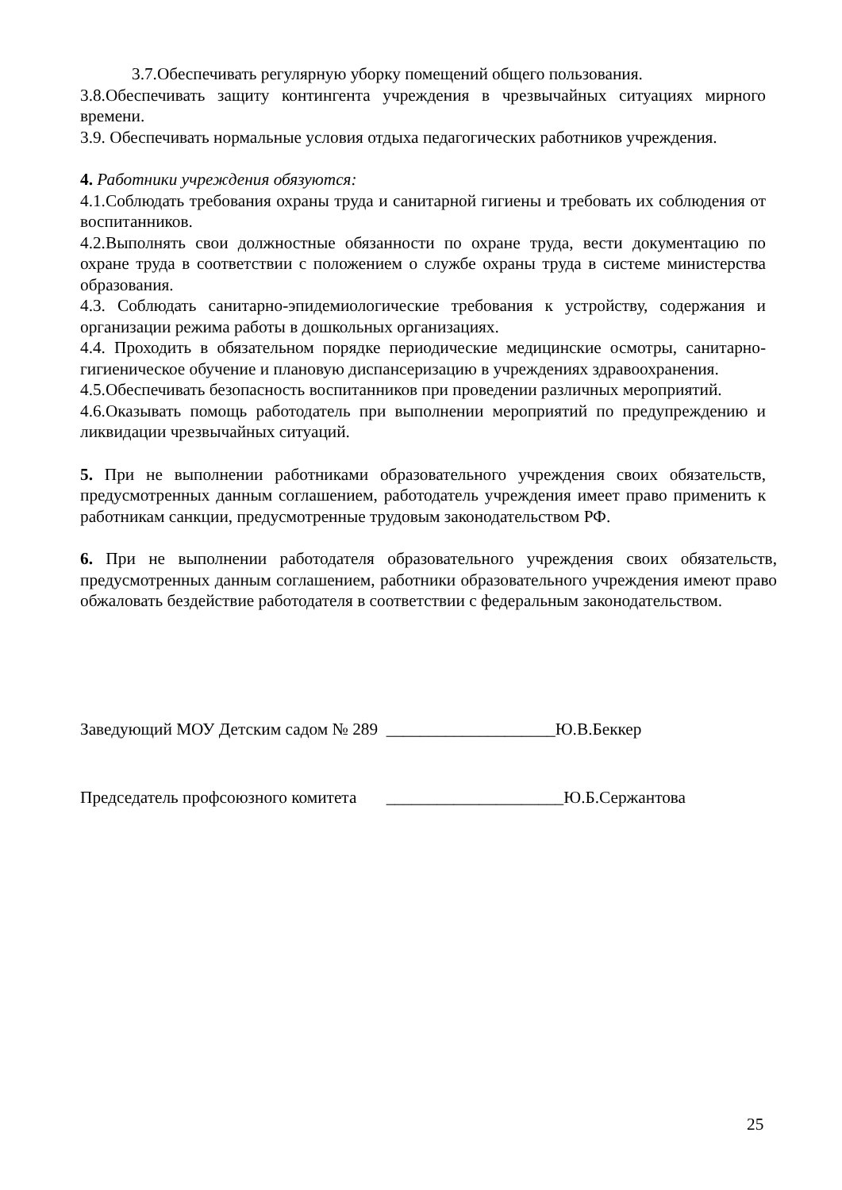3.7.Обеспечивать регулярную уборку помещений общего пользования.
3.8.Обеспечивать защиту контингента учреждения в чрезвычайных ситуациях мирного времени.
3.9. Обеспечивать нормальные условия отдыха педагогических работников учреждения.
4. Работники учреждения обязуются:
4.1.Соблюдать требования охраны труда и санитарной гигиены и требовать их соблюдения от воспитанников.
4.2.Выполнять свои должностные обязанности по охране труда, вести документацию по охране труда в соответствии с положением о службе охраны труда в системе министерства образования.
4.3. Соблюдать санитарно-эпидемиологические требования к устройству, содержания и организации режима работы в дошкольных организациях.
4.4. Проходить в обязательном порядке периодические медицинские осмотры, санитарно-гигиеническое обучение и плановую диспансеризацию в учреждениях здравоохранения.
4.5.Обеспечивать безопасность воспитанников при проведении различных мероприятий.
4.6.Оказывать помощь работодатель при выполнении мероприятий по предупреждению и ликвидации чрезвычайных ситуаций.
5. При не выполнении работниками образовательного учреждения своих обязательств, предусмотренных данным соглашением, работодатель учреждения имеет право применить к работникам санкции, предусмотренные трудовым законодательством РФ.
6. При не выполнении работодателя образовательного учреждения своих обязательств, предусмотренных данным соглашением, работники образовательного учреждения имеют право обжаловать бездействие работодателя в соответствии с федеральным законодательством.
Заведующий МОУ Детским садом № 289 ____________________Ю.В.Беккер
Председатель профсоюзного комитета _____________________Ю.Б.Сержантова
25